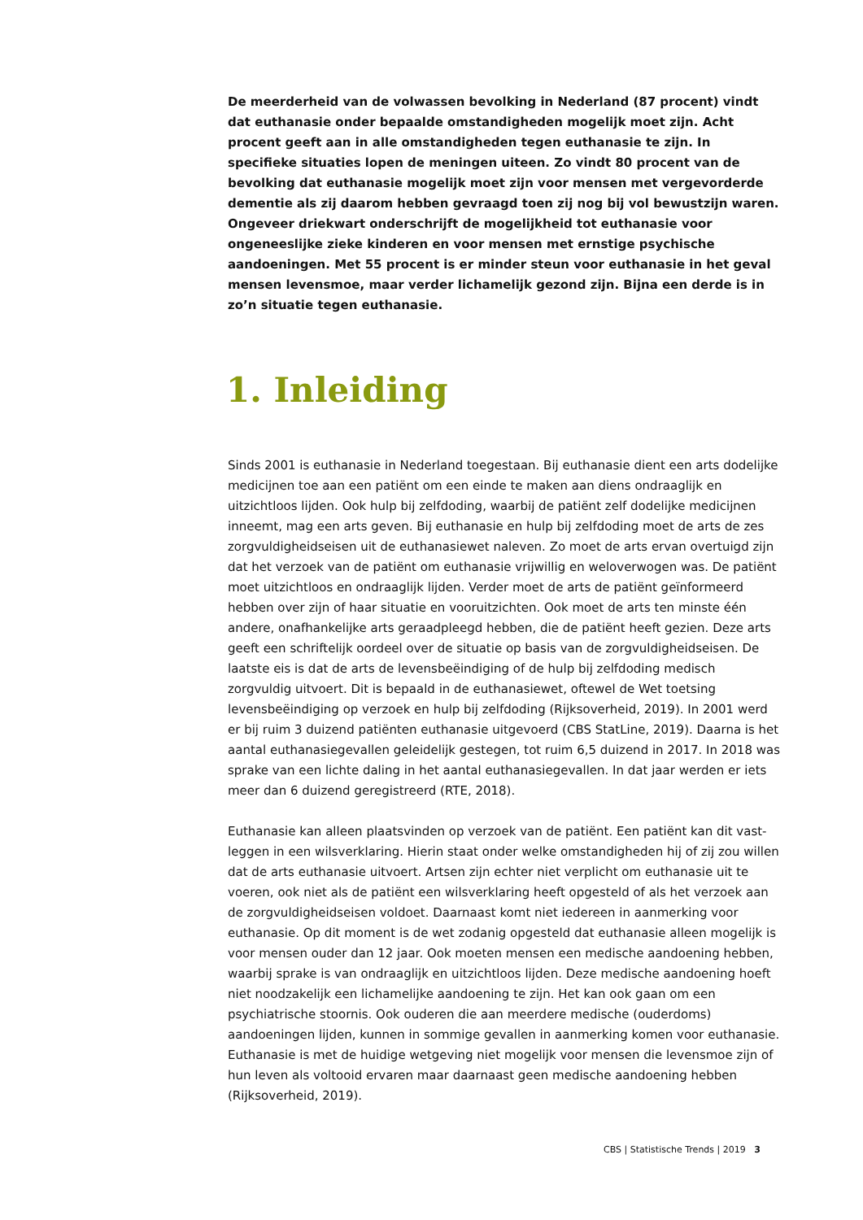De meerderheid van de volwassen bevolking in Nederland (87 procent) vindt dat euthanasie onder bepaalde omstandigheden mogelijk moet zijn. Acht procent geeft aan in alle omstandigheden tegen euthanasie te zijn. In specifieke situaties lopen de meningen uiteen. Zo vindt 80 procent van de bevolking dat euthanasie mogelijk moet zijn voor mensen met vergevorderde dementie als zij daarom hebben gevraagd toen zij nog bij vol bewustzijn waren. Ongeveer driekwart onderschrijft de mogelijkheid tot euthanasie voor ongeneeslijke zieke kinderen en voor mensen met ernstige psychische aandoeningen. Met 55 procent is er minder steun voor euthanasie in het geval mensen levensmoe, maar verder lichamelijk gezond zijn. Bijna een derde is in zo’n situatie tegen euthanasie.
1. Inleiding
Sinds 2001 is euthanasie in Nederland toegestaan. Bij euthanasie dient een arts dodelijke medicijnen toe aan een patiënt om een einde te maken aan diens ondraaglijk en uitzichtloos lijden. Ook hulp bij zelfdoding, waarbij de patiënt zelf dodelijke medicijnen inneemt, mag een arts geven. Bij euthanasie en hulp bij zelfdoding moet de arts de zes zorgvuldigheids­eisen uit de euthanasiewet naleven. Zo moet de arts ervan overtuigd zijn dat het verzoek van de patiënt om euthanasie vrijwillig en weloverwogen was. De patiënt moet uitzichtloos en ondraaglijk lijden. Verder moet de arts de patiënt geïnformeerd hebben over zijn of haar situatie en vooruitzichten. Ook moet de arts ten minste één andere, onafhankelijke arts geraadpleegd hebben, die de patiënt heeft gezien. Deze arts geeft een schriftelijk oordeel over de situatie op basis van de zorgvuldigheidseisen. De laatste eis is dat de arts de levensbeëindiging of de hulp bij zelfdoding medisch zorgvuldig uitvoert. Dit is bepaald in de euthanasiewet, oftewel de Wet toetsing levensbeëindiging op verzoek en hulp bij zelfdoding (Rijksoverheid, 2019). In 2001 werd er bij ruim 3 duizend patiënten euthanasie uitgevoerd (CBS StatLine, 2019). Daarna is het aantal euthanasiegevallen geleidelijk gestegen, tot ruim 6,5 duizend in 2017. In 2018 was sprake van een lichte daling in het aantal euthanasiegevallen. In dat jaar werden er iets meer dan 6 duizend geregistreerd (RTE, 2018).
Euthanasie kan alleen plaatsvinden op verzoek van de patiënt. Een patiënt kan dit vast­leggen in een wilsverklaring. Hierin staat onder welke omstandigheden hij of zij zou willen dat de arts euthanasie uitvoert. Artsen zijn echter niet verplicht om euthanasie uit te voeren, ook niet als de patiënt een wilsverklaring heeft opgesteld of als het verzoek aan de zorgvuldigheidseisen voldoet. Daarnaast komt niet iedereen in aanmerking voor euthanasie. Op dit moment is de wet zodanig opgesteld dat euthanasie alleen mogelijk is voor mensen ouder dan 12 jaar. Ook moeten mensen een medische aandoening hebben, waarbij sprake is van ondraaglijk en uitzichtloos lijden. Deze medische aandoening hoeft niet noodzakelijk een lichamelijke aandoening te zijn. Het kan ook gaan om een psychiatrische stoornis. Ook ouderen die aan meerdere medische (ouderdoms) aandoeningen lijden, kunnen in sommige gevallen in aanmerking komen voor euthanasie. Euthanasie is met de huidige wetgeving niet mogelijk voor mensen die levensmoe zijn of hun leven als voltooid ervaren maar daarnaast geen medische aandoening hebben (Rijksoverheid, 2019).
CBS | Statistische Trends | 2019 3